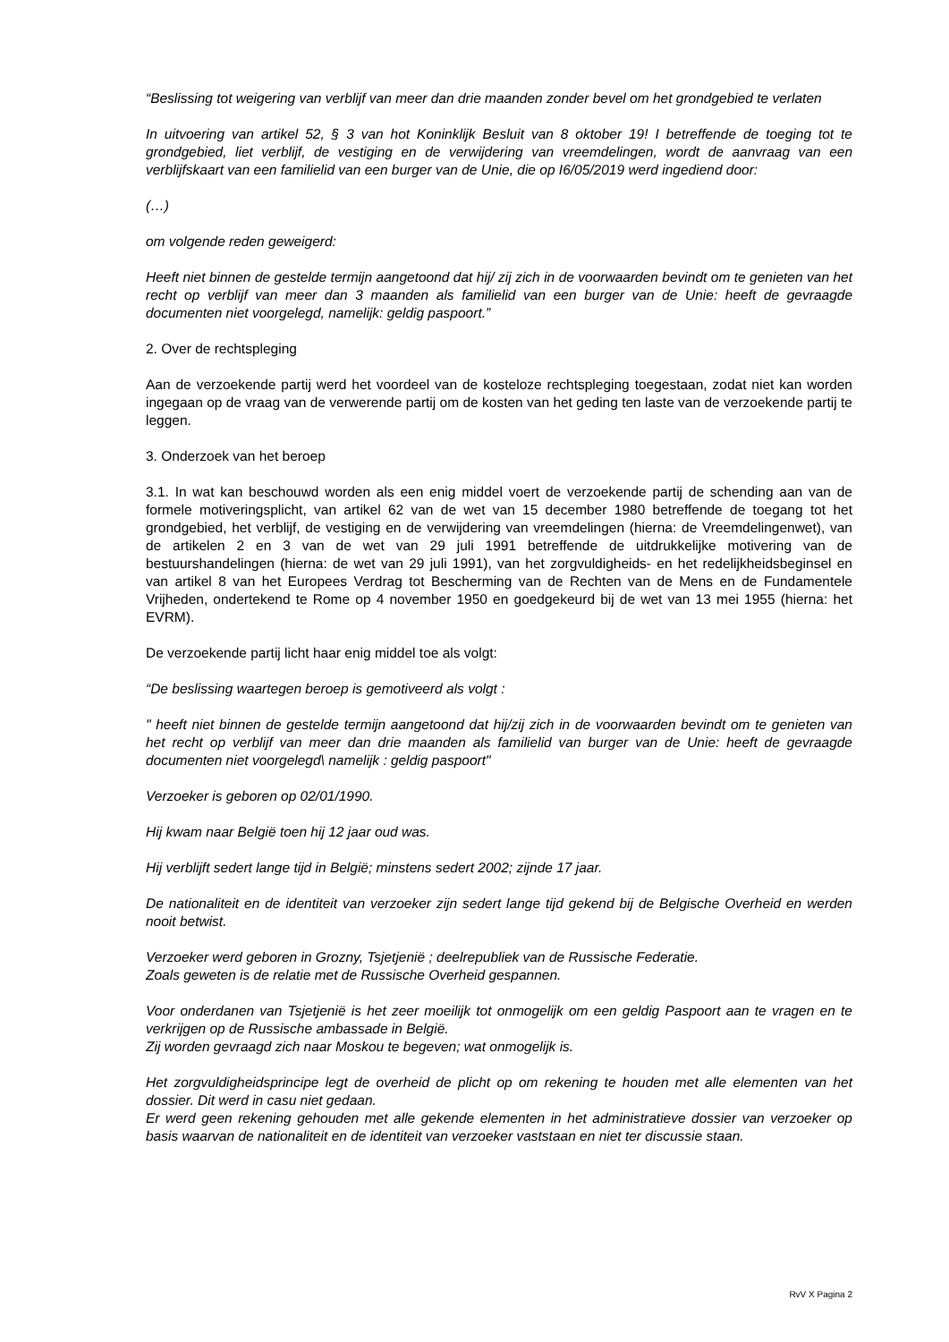“Beslissing tot weigering van verblijf van meer dan drie maanden zonder bevel om het grondgebied te verlaten
In uitvoering van artikel 52, § 3 van hot Koninklijk Besluit van 8 oktober 19! I betreffende de toeging tot te grondgebied, liet verblijf, de vestiging en de verwijdering van vreemdelingen, wordt de aanvraag van een verblijfskaart van een familielid van een burger van de Unie, die op I6/05/2019 werd ingediend door:
(…)
om volgende reden geweigerd:
Heeft niet binnen de gestelde termijn aangetoond dat hij/ zij zich in de voorwaarden bevindt om te genieten van het recht op verblijf van meer dan 3 maanden als familielid van een burger van de Unie: heeft de gevraagde documenten niet voorgelegd, namelijk: geldig paspoort.”
2. Over de rechtspleging
Aan de verzoekende partij werd het voordeel van de kosteloze rechtspleging toegestaan, zodat niet kan worden ingegaan op de vraag van de verwerende partij om de kosten van het geding ten laste van de verzoekende partij te leggen.
3. Onderzoek van het beroep
3.1. In wat kan beschouwd worden als een enig middel voert de verzoekende partij de schending aan van de formele motiveringsplicht, van artikel 62 van de wet van 15 december 1980 betreffende de toegang tot het grondgebied, het verblijf, de vestiging en de verwijdering van vreemdelingen (hierna: de Vreemdelingenwet), van de artikelen 2 en 3 van de wet van 29 juli 1991 betreffende de uitdrukkelijke motivering van de bestuurshandelingen (hierna: de wet van 29 juli 1991), van het zorgvuldigheids- en het redelijkheidsbeginsel en van artikel 8 van het Europees Verdrag tot Bescherming van de Rechten van de Mens en de Fundamentele Vrijheden, ondertekend te Rome op 4 november 1950 en goedgekeurd bij de wet van 13 mei 1955 (hierna: het EVRM).
De verzoekende partij licht haar enig middel toe als volgt:
“De beslissing waartegen beroep is gemotiveerd als volgt :
" heeft niet binnen de gestelde termijn aangetoond dat hij/zij zich in de voorwaarden bevindt om te genieten van het recht op verblijf van meer dan drie maanden als familielid van burger van de Unie: heeft de gevraagde documenten niet voorgelegd\ namelijk : geldig paspoort"
Verzoeker is geboren op 02/01/1990.
Hij kwam naar België toen hij 12 jaar oud was.
Hij verblijft sedert lange tijd in België; minstens sedert 2002; zijnde 17 jaar.
De nationaliteit en de identiteit van verzoeker zijn sedert lange tijd gekend bij de Belgische Overheid en werden nooit betwist.
Verzoeker werd geboren in Grozny, Tsjetjenië ; deelrepubliek van de Russische Federatie.
Zoals geweten is de relatie met de Russische Overheid gespannen.
Voor onderdanen van Tsjetjenië is het zeer moeilijk tot onmogelijk om een geldig Paspoort aan te vragen en te verkrijgen op de Russische ambassade in België.
Zij worden gevraagd zich naar Moskou te begeven; wat onmogelijk is.
Het zorgvuldigheidsprincipe legt de overheid de plicht op om rekening te houden met alle elementen van het dossier. Dit werd in casu niet gedaan.
Er werd geen rekening gehouden met alle gekende elementen in het administratieve dossier van verzoeker op basis waarvan de nationaliteit en de identiteit van verzoeker vaststaan en niet ter discussie staan.
RvV X Pagina 2